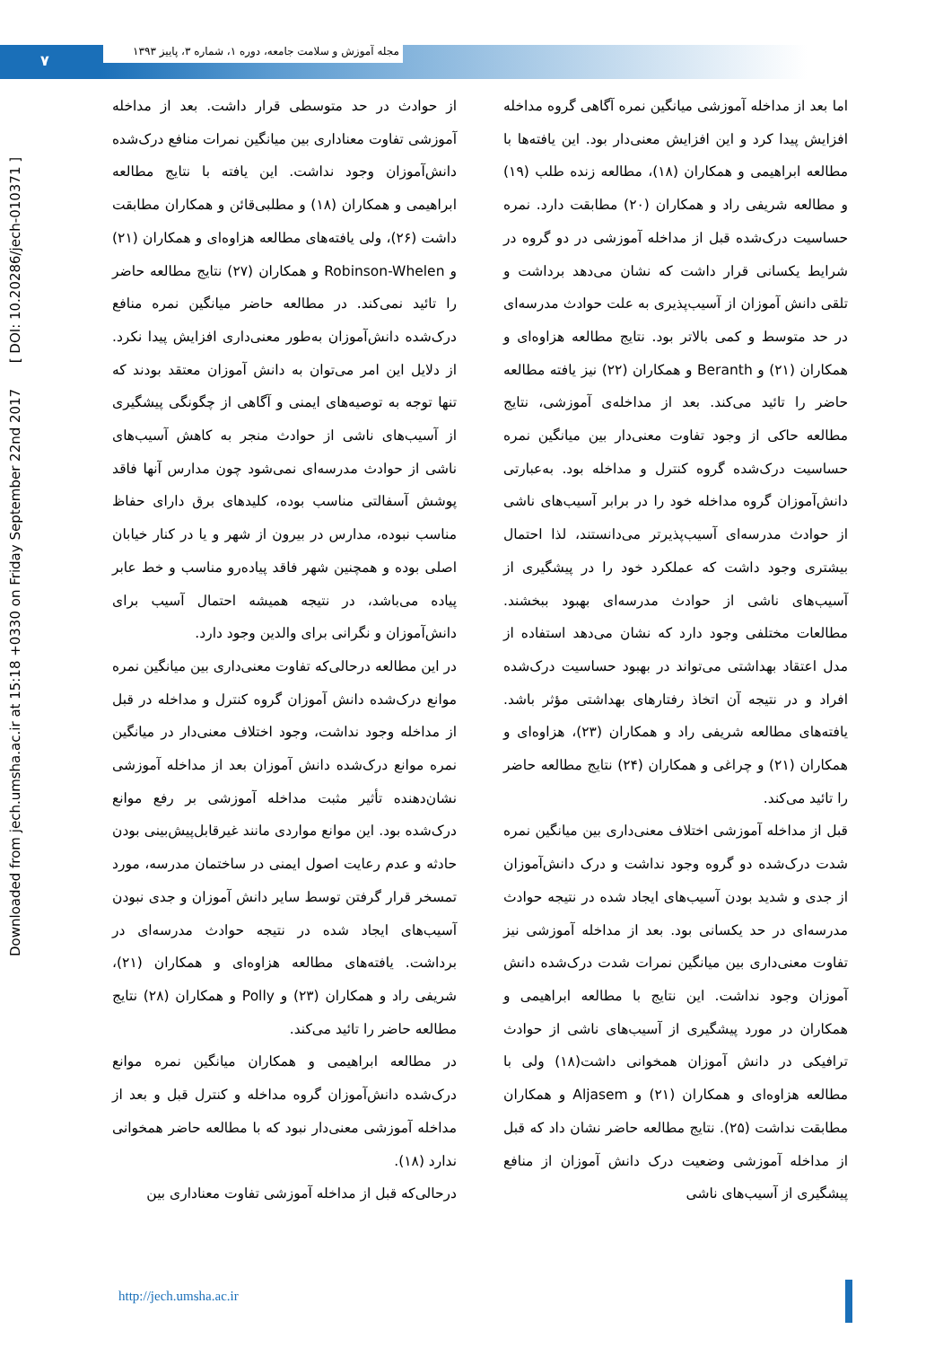۷
مجله آموزش و سلامت جامعه، دوره ۱، شماره ۳، پاییز ۱۳۹۳
Downloaded from jech.umsha.ac.ir at 15:18 +0330 on Friday September 22nd 2017 [ DOI: 10.20286/jech-010371 ]
اما بعد از مداخله آموزشی میانگین نمره آگاهی گروه مداخله افزایش پیدا کرد و این افزایش معنی‌دار بود. این یافته‌ها با مطالعه ابراهیمی و همکاران (۱۸)، مطالعه زنده طلب (۱۹) و مطالعه شریفی راد و همکاران (۲۰) مطابقت دارد. نمره حساسیت درک‌شده قبل از مداخله آموزشی در دو گروه در شرایط یکسانی قرار داشت که نشان می‌دهد برداشت و تلقی دانش آموزان از آسیب‌پذیری به علت حوادث مدرسه‌ای در حد متوسط و کمی بالاتر بود. نتایج مطالعه هزاوه‌ای و همکاران (۲۱) و Beranth و همکاران (۲۲) نیز یافته مطالعه حاضر را تائید می‌کند. بعد از مداخله‌ی آموزشی، نتایج مطالعه حاکی از وجود تفاوت معنی‌دار بین میانگین نمره حساسیت درک‌شده گروه کنترل و مداخله بود. به‌عبارتی دانش‌آموزان گروه مداخله خود را در برابر آسیب‌های ناشی از حوادث مدرسه‌ای آسیب‌پذیرتر می‌دانستند، لذا احتمال بیشتری وجود داشت که عملکرد خود را در پیشگیری از آسیب‌های ناشی از حوادث مدرسه‌ای بهبود ببخشند. مطالعات مختلفی وجود دارد که نشان می‌دهد استفاده از مدل اعتقاد بهداشتی می‌تواند در بهبود حساسیت درک‌شده افراد و در نتیجه آن اتخاذ رفتارهای بهداشتی مؤثر باشد. یافته‌های مطالعه شریفی راد و همکاران (۲۳)، هزاوه‌ای و همکاران (۲۱) و چراغی و همکاران (۲۴) نتایج مطالعه حاضر را تائید می‌کند.
قبل از مداخله آموزشی اختلاف معنی‌داری بین میانگین نمره شدت درک‌شده دو گروه وجود نداشت و درک دانش‌آموزان از جدی و شدید بودن آسیب‌های ایجاد شده در نتیجه حوادث مدرسه‌ای در حد یکسانی بود. بعد از مداخله آموزشی نیز تفاوت معنی‌داری بین میانگین نمرات شدت درک‌شده دانش آموزان وجود نداشت. این نتایج با مطالعه ابراهیمی و همکاران در مورد پیشگیری از آسیب‌های ناشی از حوادث ترافیکی در دانش آموزان همخوانی داشت(۱۸) ولی با مطالعه هزاوه‌ای و همکاران (۲۱) و Aljasem و همکاران مطابقت نداشت (۲۵). نتایج مطالعه حاضر نشان داد که قبل از مداخله آموزشی وضعیت درک دانش آموزان از منافع پیشگیری از آسیب‌های ناشی
از حوادث در حد متوسطی قرار داشت. بعد از مداخله آموزشی تفاوت معناداری بین میانگین نمرات منافع درک‌شده دانش‌آموزان وجود نداشت. این یافته با نتایج مطالعه ابراهیمی و همکاران (۱۸) و مطلبی‌قائن و همکاران مطابقت داشت (۲۶)، ولی یافته‌های مطالعه هزاوه‌ای و همکاران (۲۱) و Robinson-Whelen و همکاران (۲۷) نتایج مطالعه حاضر را تائید نمی‌کند. در مطالعه حاضر میانگین نمره منافع درک‌شده دانش‌آموزان به‌طور معنی‌داری افزایش پیدا نکرد. از دلایل این امر می‌توان به دانش آموزان معتقد بودند که تنها توجه به توصیه‌های ایمنی و آگاهی از چگونگی پیشگیری از آسیب‌های ناشی از حوادث منجر به کاهش آسیب‌های ناشی از حوادث مدرسه‌ای نمی‌شود چون مدارس آنها فاقد پوشش آسفالتی مناسب بوده، کلیدهای برق دارای حفاظ مناسب نبوده، مدارس در بیرون از شهر و یا در کنار خیابان اصلی بوده و همچنین شهر فاقد پیاده‌رو مناسب و خط عابر پیاده می‌باشد، در نتیجه همیشه احتمال آسیب برای دانش‌آموزان و نگرانی برای والدین وجود دارد.
در این مطالعه درحالی‌که تفاوت معنی‌داری بین میانگین نمره موانع درک‌شده دانش آموزان گروه کنترل و مداخله در قبل از مداخله وجود نداشت، وجود اختلاف معنی‌دار در میانگین نمره موانع درک‌شده دانش آموزان بعد از مداخله آموزشی نشان‌دهنده تأثیر مثبت مداخله آموزشی بر رفع موانع درک‌شده بود. این موانع مواردی مانند غیرقابل‌پیش‌بینی بودن حادثه و عدم رعایت اصول ایمنی در ساختمان مدرسه، مورد تمسخر قرار گرفتن توسط سایر دانش آموزان و جدی نبودن آسیب‌های ایجاد شده در نتیجه حوادث مدرسه‌ای در برداشت. یافته‌های مطالعه هزاوه‌ای و همکاران (۲۱)، شریفی راد و همکاران (۲۳) و Polly و همکاران (۲۸) نتایج مطالعه حاضر را تائید می‌کند.
در مطالعه ابراهیمی و همکاران میانگین نمره موانع درک‌شده دانش‌آموزان گروه مداخله و کنترل قبل و بعد از مداخله آموزشی معنی‌دار نبود که با مطالعه حاضر همخوانی ندارد (۱۸).
درحالی‌که قبل از مداخله آموزشی تفاوت معناداری بین
http://jech.umsha.ac.ir